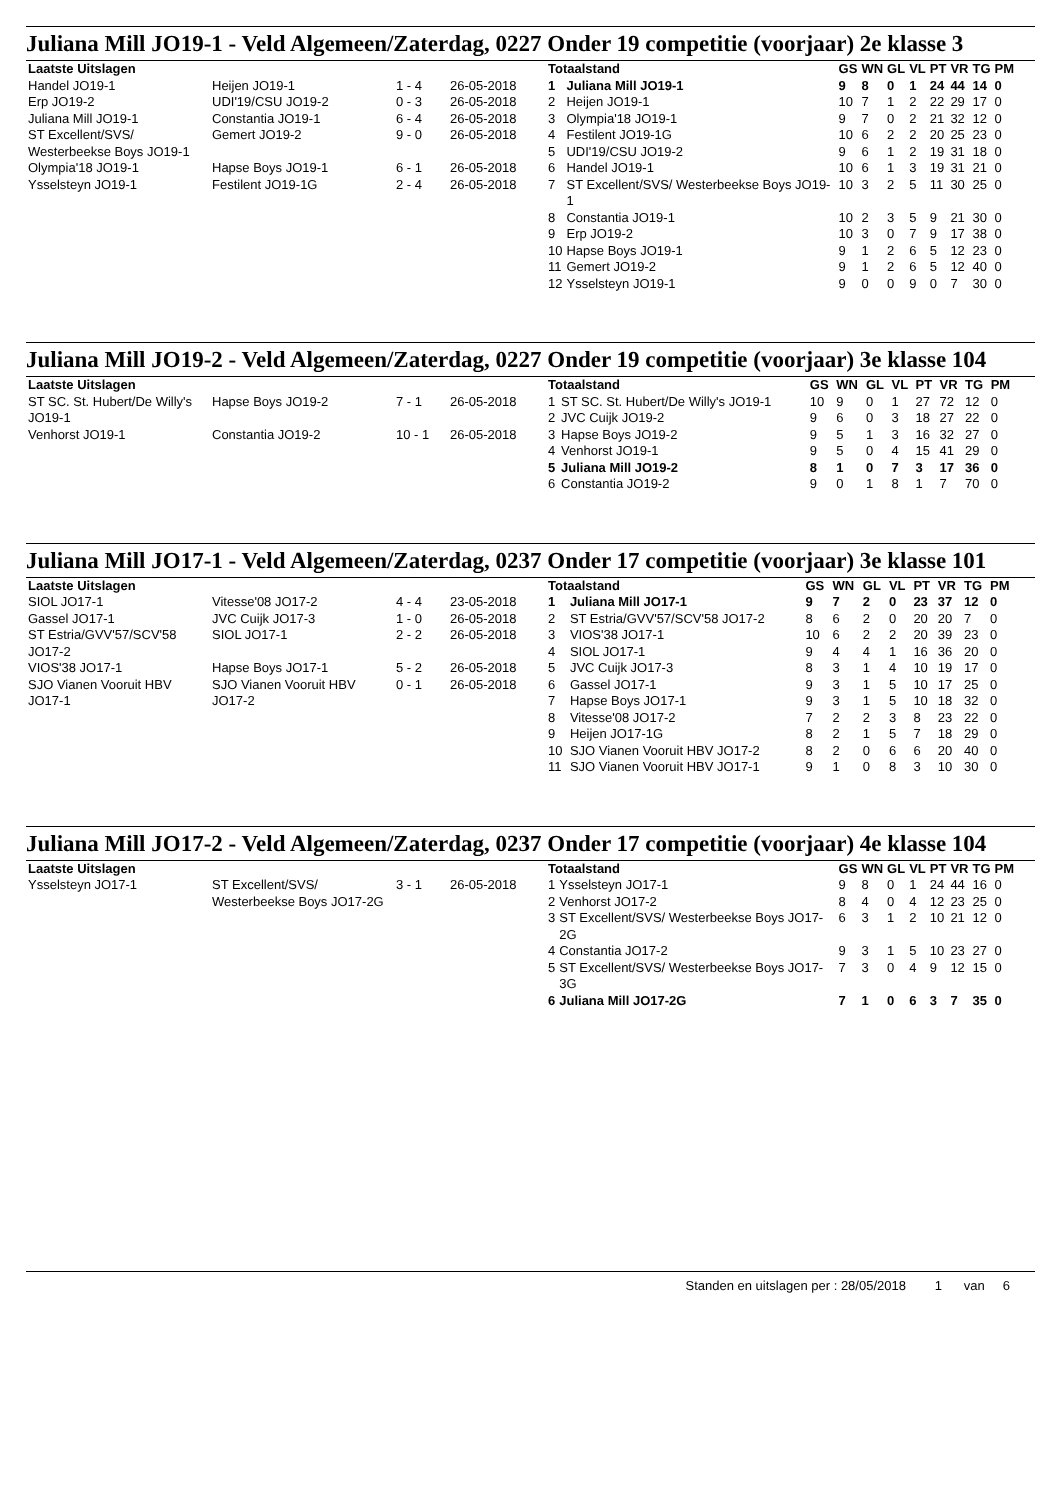Juliana Mill JO19-1 - Veld Algemeen/Zaterdag, 0227 Onder 19 competitie (voorjaar) 2e klasse 3
| Laatste Uitslagen | | | |
| --- | --- | --- | --- |
| Handel JO19-1 | Heijen JO19-1 | 1 - 4 | 26-05-2018 |
| Erp JO19-2 | UDI'19/CSU JO19-2 | 0 - 3 | 26-05-2018 |
| Juliana Mill JO19-1 | Constantia JO19-1 | 6 - 4 | 26-05-2018 |
| ST Excellent/SVS/ Westerbeekse Boys JO19-1 | Gemert JO19-2 | 9 - 0 | 26-05-2018 |
| Olympia'18 JO19-1 | Hapse Boys JO19-1 | 6 - 1 | 26-05-2018 |
| Ysselsteyn JO19-1 | Festilent JO19-1G | 2 - 4 | 26-05-2018 |
| Totaalstand | | GS | WN | GL | VL | PT | VR | TG | PM |
| --- | --- | --- | --- | --- | --- | --- | --- | --- | --- |
| 1 | Juliana Mill JO19-1 | 9 | 8 | 0 | 1 | 24 | 44 | 14 | 0 |
| 2 | Heijen JO19-1 | 10 | 7 | 1 | 2 | 22 | 29 | 17 | 0 |
| 3 | Olympia'18 JO19-1 | 9 | 7 | 0 | 2 | 21 | 32 | 12 | 0 |
| 4 | Festilent JO19-1G | 10 | 6 | 2 | 2 | 20 | 25 | 23 | 0 |
| 5 | UDI'19/CSU JO19-2 | 9 | 6 | 1 | 2 | 19 | 31 | 18 | 0 |
| 6 | Handel JO19-1 | 10 | 6 | 1 | 3 | 19 | 31 | 21 | 0 |
| 7 | ST Excellent/SVS/ Westerbeekse Boys JO19-1 | 10 | 3 | 2 | 5 | 11 | 30 | 25 | 0 |
| 8 | Constantia JO19-1 | 10 | 2 | 3 | 5 | 9 | 21 | 30 | 0 |
| 9 | Erp JO19-2 | 10 | 3 | 0 | 7 | 9 | 17 | 38 | 0 |
| 10 | Hapse Boys JO19-1 | 9 | 1 | 2 | 6 | 5 | 12 | 23 | 0 |
| 11 | Gemert JO19-2 | 9 | 1 | 2 | 6 | 5 | 12 | 40 | 0 |
| 12 | Ysselsteyn JO19-1 | 9 | 0 | 0 | 9 | 0 | 7 | 30 | 0 |
Juliana Mill JO19-2 - Veld Algemeen/Zaterdag, 0227 Onder 19 competitie (voorjaar) 3e klasse 104
| Laatste Uitslagen | | | |
| --- | --- | --- | --- |
| ST SC. St. Hubert/De Willy's JO19-1 | Hapse Boys JO19-2 | 7 - 1 | 26-05-2018 |
| Venhorst JO19-1 | Constantia JO19-2 | 10 - 1 | 26-05-2018 |
| Totaalstand | | GS | WN | GL | VL | PT | VR | TG | PM |
| --- | --- | --- | --- | --- | --- | --- | --- | --- | --- |
| 1 | ST SC. St. Hubert/De Willy's JO19-1 | 10 | 9 | 0 | 1 | 27 | 72 | 12 | 0 |
| 2 | JVC Cuijk JO19-2 | 9 | 6 | 0 | 3 | 18 | 27 | 22 | 0 |
| 3 | Hapse Boys JO19-2 | 9 | 5 | 1 | 3 | 16 | 32 | 27 | 0 |
| 4 | Venhorst JO19-1 | 9 | 5 | 0 | 4 | 15 | 41 | 29 | 0 |
| 5 | Juliana Mill JO19-2 | 8 | 1 | 0 | 7 | 3 | 17 | 36 | 0 |
| 6 | Constantia JO19-2 | 9 | 0 | 1 | 8 | 1 | 7 | 70 | 0 |
Juliana Mill JO17-1 - Veld Algemeen/Zaterdag, 0237 Onder 17 competitie (voorjaar) 3e klasse 101
| Laatste Uitslagen | | | |
| --- | --- | --- | --- |
| SIOL JO17-1 | Vitesse'08 JO17-2 | 4 - 4 | 23-05-2018 |
| Gassel JO17-1 | JVC Cuijk JO17-3 | 1 - 0 | 26-05-2018 |
| ST Estria/GVV'57/SCV'58 JO17-2 | SIOL JO17-1 | 2 - 2 | 26-05-2018 |
| VIOS'38 JO17-1 | Hapse Boys JO17-1 | 5 - 2 | 26-05-2018 |
| SJO Vianen Vooruit HBV JO17-1 | SJO Vianen Vooruit HBV JO17-2 | 0 - 1 | 26-05-2018 |
| Totaalstand | | GS | WN | GL | VL | PT | VR | TG | PM |
| --- | --- | --- | --- | --- | --- | --- | --- | --- | --- |
| 1 | Juliana Mill JO17-1 | 9 | 7 | 2 | 0 | 23 | 37 | 12 | 0 |
| 2 | ST Estria/GVV'57/SCV'58 JO17-2 | 8 | 6 | 2 | 0 | 20 | 20 | 7 | 0 |
| 3 | VIOS'38 JO17-1 | 10 | 6 | 2 | 2 | 20 | 39 | 23 | 0 |
| 4 | SIOL JO17-1 | 9 | 4 | 4 | 1 | 16 | 36 | 20 | 0 |
| 5 | JVC Cuijk JO17-3 | 8 | 3 | 1 | 4 | 10 | 19 | 17 | 0 |
| 6 | Gassel JO17-1 | 9 | 3 | 1 | 5 | 10 | 17 | 25 | 0 |
| 7 | Hapse Boys JO17-1 | 9 | 3 | 1 | 5 | 10 | 18 | 32 | 0 |
| 8 | Vitesse'08 JO17-2 | 7 | 2 | 2 | 3 | 8 | 23 | 22 | 0 |
| 9 | Heijen JO17-1G | 8 | 2 | 1 | 5 | 7 | 18 | 29 | 0 |
| 10 | SJO Vianen Vooruit HBV JO17-2 | 8 | 2 | 0 | 6 | 6 | 20 | 40 | 0 |
| 11 | SJO Vianen Vooruit HBV JO17-1 | 9 | 1 | 0 | 8 | 3 | 10 | 30 | 0 |
Juliana Mill JO17-2 - Veld Algemeen/Zaterdag, 0237 Onder 17 competitie (voorjaar) 4e klasse 104
| Laatste Uitslagen | | | |
| --- | --- | --- | --- |
| Ysselsteyn JO17-1 | ST Excellent/SVS/ Westerbeekse Boys JO17-2G | 3 - 1 | 26-05-2018 |
| Totaalstand | | GS | WN | GL | VL | PT | VR | TG | PM |
| --- | --- | --- | --- | --- | --- | --- | --- | --- | --- |
| 1 | Ysselsteyn JO17-1 | 9 | 8 | 0 | 1 | 24 | 44 | 16 | 0 |
| 2 | Venhorst JO17-2 | 8 | 4 | 0 | 4 | 12 | 23 | 25 | 0 |
| 3 | ST Excellent/SVS/ Westerbeekse Boys JO17-2G | 6 | 3 | 1 | 2 | 10 | 21 | 12 | 0 |
| 4 | Constantia JO17-2 | 9 | 3 | 1 | 5 | 10 | 23 | 27 | 0 |
| 5 | ST Excellent/SVS/ Westerbeekse Boys JO17-3G | 7 | 3 | 0 | 4 | 9 | 12 | 15 | 0 |
| 6 | Juliana Mill JO17-2G | 7 | 1 | 0 | 6 | 3 | 7 | 35 | 0 |
Standen en uitslagen per : 28/05/2018 1 van 6